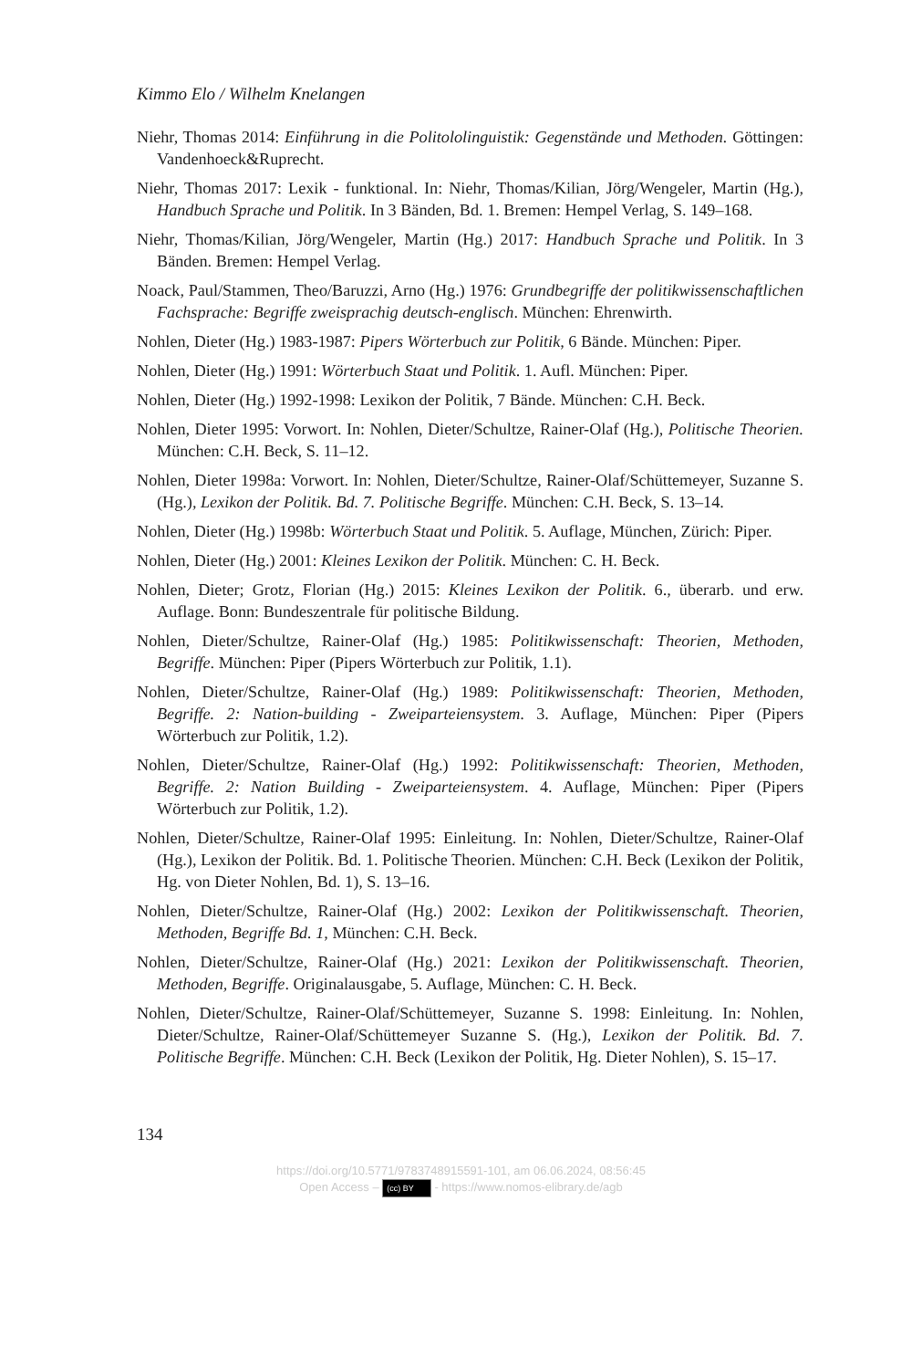Kimmo Elo / Wilhelm Knelangen
Niehr, Thomas 2014: Einführung in die Politololinguistik: Gegenstände und Methoden. Göttingen: Vandenhoeck&Ruprecht.
Niehr, Thomas 2017: Lexik - funktional. In: Niehr, Thomas/Kilian, Jörg/Wengeler, Martin (Hg.), Handbuch Sprache und Politik. In 3 Bänden, Bd. 1. Bremen: Hempel Verlag, S. 149–168.
Niehr, Thomas/Kilian, Jörg/Wengeler, Martin (Hg.) 2017: Handbuch Sprache und Politik. In 3 Bänden. Bremen: Hempel Verlag.
Noack, Paul/Stammen, Theo/Baruzzi, Arno (Hg.) 1976: Grundbegriffe der politikwissenschaftlichen Fachsprache: Begriffe zweisprachig deutsch-englisch. München: Ehrenwirth.
Nohlen, Dieter (Hg.) 1983-1987: Pipers Wörterbuch zur Politik, 6 Bände. München: Piper.
Nohlen, Dieter (Hg.) 1991: Wörterbuch Staat und Politik. 1. Aufl. München: Piper.
Nohlen, Dieter (Hg.) 1992-1998: Lexikon der Politik, 7 Bände. München: C.H. Beck.
Nohlen, Dieter 1995: Vorwort. In: Nohlen, Dieter/Schultze, Rainer-Olaf (Hg.), Politische Theorien. München: C.H. Beck, S. 11–12.
Nohlen, Dieter 1998a: Vorwort. In: Nohlen, Dieter/Schultze, Rainer-Olaf/Schüttemeyer, Suzanne S. (Hg.), Lexikon der Politik. Bd. 7. Politische Begriffe. München: C.H. Beck, S. 13–14.
Nohlen, Dieter (Hg.) 1998b: Wörterbuch Staat und Politik. 5. Auflage, München, Zürich: Piper.
Nohlen, Dieter (Hg.) 2001: Kleines Lexikon der Politik. München: C. H. Beck.
Nohlen, Dieter; Grotz, Florian (Hg.) 2015: Kleines Lexikon der Politik. 6., überarb. und erw. Auflage. Bonn: Bundeszentrale für politische Bildung.
Nohlen, Dieter/Schultze, Rainer-Olaf (Hg.) 1985: Politikwissenschaft: Theorien, Methoden, Begriffe. München: Piper (Pipers Wörterbuch zur Politik, 1.1).
Nohlen, Dieter/Schultze, Rainer-Olaf (Hg.) 1989: Politikwissenschaft: Theorien, Methoden, Begriffe. 2: Nation-building - Zweiparteiensystem. 3. Auflage, München: Piper (Pipers Wörterbuch zur Politik, 1.2).
Nohlen, Dieter/Schultze, Rainer-Olaf (Hg.) 1992: Politikwissenschaft: Theorien, Methoden, Begriffe. 2: Nation Building - Zweiparteiensystem. 4. Auflage, München: Piper (Pipers Wörterbuch zur Politik, 1.2).
Nohlen, Dieter/Schultze, Rainer-Olaf 1995: Einleitung. In: Nohlen, Dieter/Schultze, Rainer-Olaf (Hg.), Lexikon der Politik. Bd. 1. Politische Theorien. München: C.H. Beck (Lexikon der Politik, Hg. von Dieter Nohlen, Bd. 1), S. 13–16.
Nohlen, Dieter/Schultze, Rainer-Olaf (Hg.) 2002: Lexikon der Politikwissenschaft. Theorien, Methoden, Begriffe Bd. 1, München: C.H. Beck.
Nohlen, Dieter/Schultze, Rainer-Olaf (Hg.) 2021: Lexikon der Politikwissenschaft. Theorien, Methoden, Begriffe. Originalausgabe, 5. Auflage, München: C. H. Beck.
Nohlen, Dieter/Schultze, Rainer-Olaf/Schüttemeyer, Suzanne S. 1998: Einleitung. In: Nohlen, Dieter/Schultze, Rainer-Olaf/Schüttemeyer Suzanne S. (Hg.), Lexikon der Politik. Bd. 7. Politische Begriffe. München: C.H. Beck (Lexikon der Politik, Hg. Dieter Nohlen), S. 15–17.
134
https://doi.org/10.5771/9783748915591-101, am 06.06.2024, 08:56:45
Open Access – (cc) BY - https://www.nomos-elibrary.de/agb